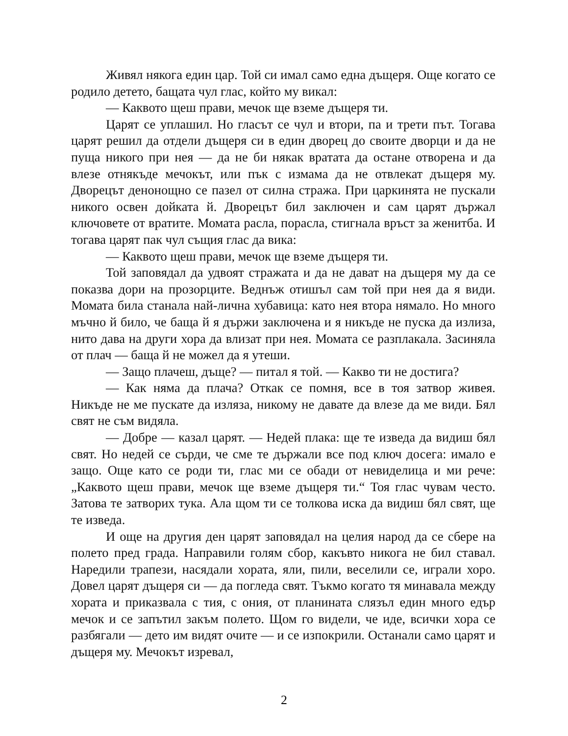Живял някога един цар. Той си имал само една дъщеря. Още когато се родило детето, бащата чул глас, който му викал:
— Каквото щеш прави, мечок ще вземе дъщеря ти.
Царят се уплашил. Но гласът се чул и втори, па и трети път. Тогава царят решил да отдели дъщеря си в един дворец до своите дворци и да не пуща никого при нея — да не би някак вратата да остане отворена и да влезе отнякъде мечокът, или пък с измама да не отвлекат дъщеря му. Дворецът денонощно се пазел от силна стража. При царкинята не пускали никого освен дойката й. Дворецът бил заключен и сам царят държал ключовете от вратите. Момата расла, порасла, стигнала връст за женитба. И тогава царят пак чул същия глас да вика:
— Каквото щеш прави, мечок ще вземе дъщеря ти.
Той заповядал да удвоят стражата и да не дават на дъщеря му да се показва дори на прозорците. Веднъж отишъл сам той при нея да я види. Момата била станала най-лична хубавица: като нея втора нямало. Но много мъчно й било, че баща й я държи заключена и я никъде не пуска да излиза, нито дава на други хора да влизат при нея. Момата се разплакала. Засиняла от плач — баща й не можел да я утеши.
— Защо плачеш, дъще? — питал я той. — Какво ти не достига?
— Как няма да плача? Откак се помня, все в тоя затвор живея. Никъде не ме пускате да изляза, никому не давате да влезе да ме види. Бял свят не съм видяла.
— Добре — казал царят. — Недей плака: ще те изведа да видиш бял свят. Но недей се сърди, че сме те държали все под ключ досега: имало е защо. Още като се роди ти, глас ми се обади от невиделица и ми рече: „Каквото щеш прави, мечок ще вземе дъщеря ти.“ Тоя глас чувам често. Затова те затворих тука. Ала щом ти се толкова иска да видиш бял свят, ще те изведа.
И още на другия ден царят заповядал на целия народ да се сбере на полето пред града. Направили голям сбор, какъвто никога не бил ставал. Наредили трапези, насядали хората, яли, пили, веселили се, играли хоро. Довел царят дъщеря си — да погледа свят. Тъкмо когато тя минавала между хората и приказвала с тия, с ония, от планината слязъл един много едър мечок и се запътил закъм полето. Щом го видели, че иде, всички хора се разбягали — дето им видят очите — и се изпокрили. Останали само царят и дъщеря му. Мечокът изревал,
2